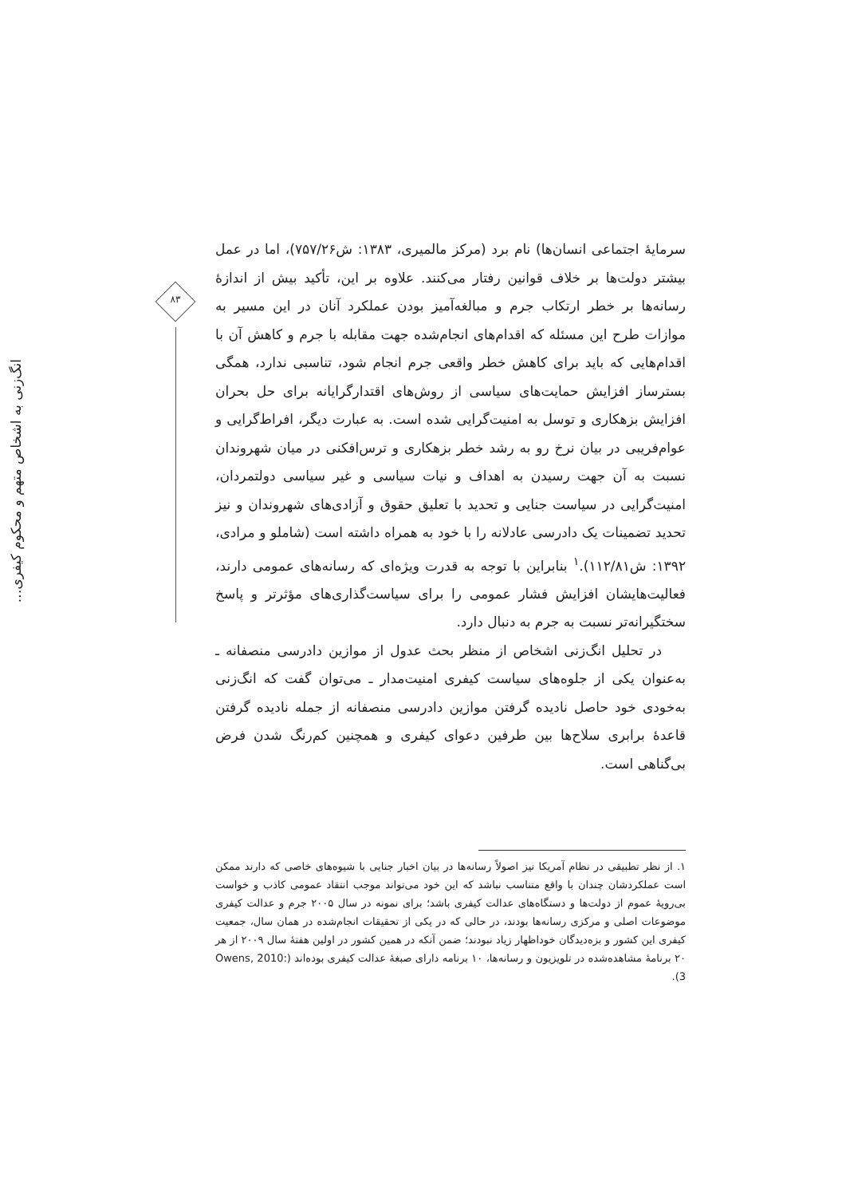۸۳
انگ‌زنی به اشخاص متهم و محکوم کیفری…
سرمایهٔ اجتماعی انسان‌ها) نام برد (مرکز مالمیری، ۱۳۸۳: ش۷۵۷/۲۶)، اما در عمل بیشتر دولت‌ها بر خلاف قوانین رفتار می‌کنند. علاوه بر این، تأکید بیش از اندازهٔ رسانه‌ها بر خطر ارتکاب جرم و مبالغه‌آمیز بودن عملکرد آنان در این مسیر به موازات طرح این مسئله که اقدام‌های انجام‌شده جهت مقابله با جرم و کاهش آن با اقدام‌هایی که باید برای کاهش خطر واقعی جرم انجام شود، تناسبی ندارد، همگی بسترساز افزایش حمایت‌های سیاسی از روش‌های اقتدارگرایانه برای حل بحران افزایش بزهکاری و توسل به امنیت‌گرایی شده است. به عبارت دیگر، افراط‌گرایی و عوام‌فریبی در بیان نرخ رو به رشد خطر بزهکاری و ترس‌افکنی در میان شهروندان نسبت به آن جهت رسیدن به اهداف و نیات سیاسی و غیر سیاسی دولتمردان، امنیت‌گرایی در سیاست جنایی و تحدید با تعلیق حقوق و آزادی‌های شهروندان و نیز تحدید تضمینات یک دادرسی عادلانه را با خود به همراه داشته است (شاملو و مرادی، ۱۳۹۲: ش۱۱۲/۸۱).<sup>۱</sup> بنابراین با توجه به قدرت ویژه‌ای که رسانه‌های عمومی دارند، فعالیت‌هایشان افزایش فشار عمومی را برای سیاست‌گذاری‌های مؤثرتر و پاسخ سختگیرانه‌تر نسبت به جرم به دنبال دارد.
در تحلیل انگ‌زنی اشخاص از منظر بحث عدول از موازین دادرسی منصفانه ـ به‌عنوان یکی از جلوه‌های سیاست کیفری امنیت‌مدار ـ می‌توان گفت که انگ‌زنی به‌خودی خود حاصل نادیده گرفتن موازین دادرسی منصفانه از جمله نادیده گرفتن قاعدهٔ برابری سلاح‌ها بین طرفین دعوای کیفری و همچنین کم‌رنگ شدن فرض بی‌گناهی است.
۱. از نظر تطبیقی در نظام آمریکا نیز اصولاً رسانه‌ها در بیان اخبار جنایی با شیوه‌های خاصی که دارند ممکن است عملکردشان چندان با واقع متناسب نباشد که این خود می‌تواند موجب انتقاد عمومی کاذب و خواست بی‌رویهٔ عموم از دولت‌ها و دستگاه‌های عدالت کیفری باشد؛ برای نمونه در سال ۲۰۰۵ جرم و عدالت کیفری موضوعات اصلی و مرکزی رسانه‌ها بودند، در حالی که در یکی از تحقیقات انجام‌شده در همان سال، جمعیت کیفری این کشور و بزه‌دیدگان خوداظهار زیاد نبودند؛ ضمن آنکه در همین کشور در اولین هفتهٔ سال ۲۰۰۹ از هر ۲۰ برنامهٔ مشاهده‌شده در تلویزیون و رسانه‌ها، ۱۰ برنامه دارای صبغهٔ عدالت کیفری بوده‌اند (Owens, 2010: 3).